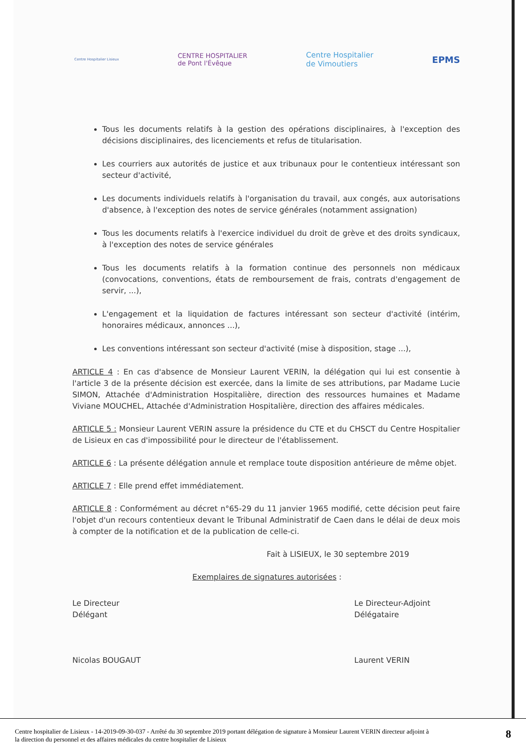Centre Hospitalier Lisieux CENTRE HOSPITALIER
de Pont l'Évêque Centre Hospitalier
de Vimoutiers EPMS
Tous les documents relatifs à la gestion des opérations disciplinaires, à l'exception des décisions disciplinaires, des licenciements et refus de titularisation.
Les courriers aux autorités de justice et aux tribunaux pour le contentieux intéressant son secteur d'activité,
Les documents individuels relatifs à l'organisation du travail, aux congés, aux autorisations d'absence, à l'exception des notes de service générales (notamment assignation)
Tous les documents relatifs à l'exercice individuel du droit de grève et des droits syndicaux, à l'exception des notes de service générales
Tous les documents relatifs à la formation continue des personnels non médicaux (convocations, conventions, états de remboursement de frais, contrats d'engagement de servir, ...),
L'engagement et la liquidation de factures intéressant son secteur d'activité (intérim, honoraires médicaux, annonces ...),
Les conventions intéressant son secteur d'activité (mise à disposition, stage ...),
ARTICLE 4 : En cas d'absence de Monsieur Laurent VERIN, la délégation qui lui est consentie à l'article 3 de la présente décision est exercée, dans la limite de ses attributions, par Madame Lucie SIMON, Attachée d'Administration Hospitalière, direction des ressources humaines et Madame Viviane MOUCHEL, Attachée d'Administration Hospitalière, direction des affaires médicales.
ARTICLE 5 : Monsieur Laurent VERIN assure la présidence du CTE et du CHSCT du Centre Hospitalier de Lisieux en cas d'impossibilité pour le directeur de l'établissement.
ARTICLE 6 : La présente délégation annule et remplace toute disposition antérieure de même objet.
ARTICLE 7 : Elle prend effet immédiatement.
ARTICLE 8 : Conformément au décret n°65-29 du 11 janvier 1965 modifié, cette décision peut faire l'objet d'un recours contentieux devant le Tribunal Administratif de Caen dans le délai de deux mois à compter de la notification et de la publication de celle-ci.
Fait à LISIEUX, le 30 septembre 2019
Exemplaires de signatures autorisées :
Le Directeur
Délégant
Nicolas BOUGAUT
Le Directeur-Adjoint
Délégataire
Laurent VERIN
Centre hospitalier de Lisieux - 14-2019-09-30-037 - Arrêté du 30 septembre 2019 portant délégation de signature à Monsieur Laurent VERIN directeur adjoint à
la direction du personnel et des affaires médicales du centre hospitalier de Lisieux 8